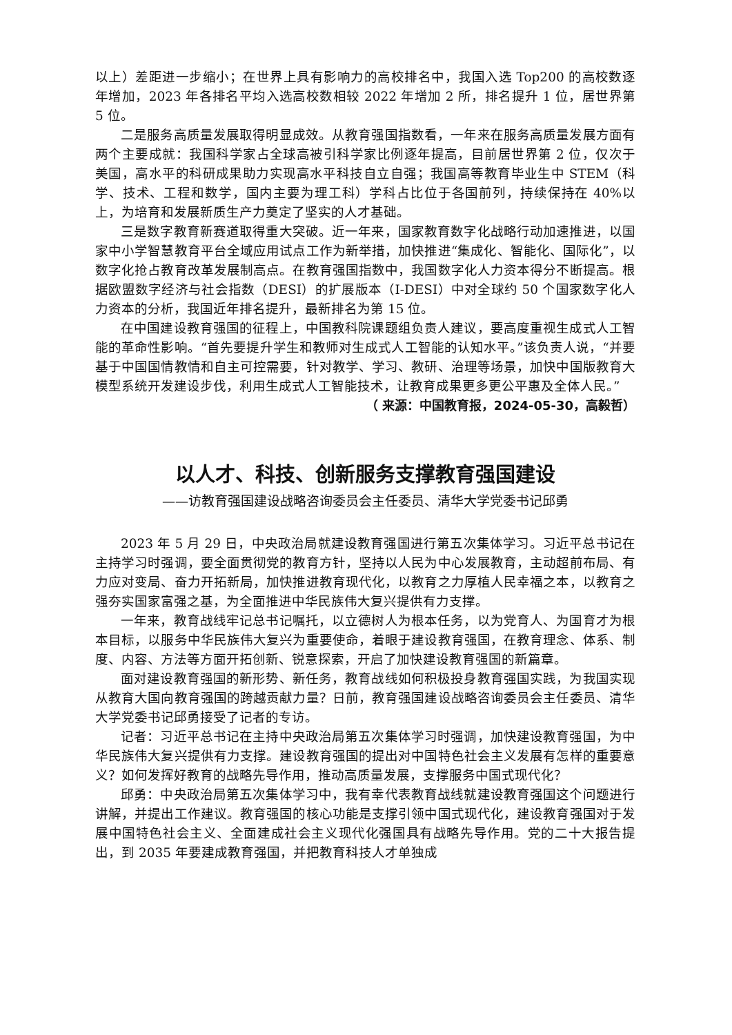以上）差距进一步缩小；在世界上具有影响力的高校排名中，我国入选 Top200 的高校数逐年增加，2023 年各排名平均入选高校数相较 2022 年增加 2 所，排名提升 1 位，居世界第 5 位。
二是服务高质量发展取得明显成效。从教育强国指数看，一年来在服务高质量发展方面有两个主要成就：我国科学家占全球高被引科学家比例逐年提高，目前居世界第 2 位，仅次于美国，高水平的科研成果助力实现高水平科技自立自强；我国高等教育毕业生中 STEM（科学、技术、工程和数学，国内主要为理工科）学科占比位于各国前列，持续保持在 40%以上，为培育和发展新质生产力奠定了坚实的人才基础。
三是数字教育新赛道取得重大突破。近一年来，国家教育数字化战略行动加速推进，以国家中小学智慧教育平台全域应用试点工作为新举措，加快推进“集成化、智能化、国际化”，以数字化抢占教育改革发展制高点。在教育强国指数中，我国数字化人力资本得分不断提高。根据欧盟数字经济与社会指数（DESI）的扩展版本（I-DESI）中对全球约 50 个国家数字化人力资本的分析，我国近年排名提升，最新排名为第 15 位。
在中国建设教育强国的征程上，中国教科院课题组负责人建议，要高度重视生成式人工智能的革命性影响。“首先要提升学生和教师对生成式人工智能的认知水平。”该负责人说，“并要基于中国国情教情和自主可控需要，针对教学、学习、教研、治理等场景，加快中国版教育大模型系统开发建设步伐，利用生成式人工智能技术，让教育成果更多更公平惠及全体人民。”
（ 来源：中国教育报，2024-05-30，高毅哲）
以人才、科技、创新服务支撑教育强国建设
——访教育强国建设战略咨询委员会主任委员、清华大学党委书记邱勇
2023 年 5 月 29 日，中央政治局就建设教育强国进行第五次集体学习。习近平总书记在主持学习时强调，要全面贯彻党的教育方针，坚持以人民为中心发展教育，主动超前布局、有力应对变局、奋力开拓新局，加快推进教育现代化，以教育之力厚植人民幸福之本，以教育之强夯实国家富强之基，为全面推进中华民族伟大复兴提供有力支撑。
一年来，教育战线牢记总书记嘱托，以立德树人为根本任务，以为党育人、为国育才为根本目标，以服务中华民族伟大复兴为重要使命，着眼于建设教育强国，在教育理念、体系、制度、内容、方法等方面开拓创新、锐意探索，开启了加快建设教育强国的新篇章。
面对建设教育强国的新形势、新任务，教育战线如何积极投身教育强国实践，为我国实现从教育大国向教育强国的跨越贡献力量？日前，教育强国建设战略咨询委员会主任委员、清华大学党委书记邱勇接受了记者的专访。
记者：习近平总书记在主持中央政治局第五次集体学习时强调，加快建设教育强国，为中华民族伟大复兴提供有力支撑。建设教育强国的提出对中国特色社会主义发展有怎样的重要意义？如何发挥好教育的战略先导作用，推动高质量发展，支撑服务中国式现代化？
邱勇：中央政治局第五次集体学习中，我有幸代表教育战线就建设教育强国这个问题进行讲解，并提出工作建议。教育强国的核心功能是支撑引领中国式现代化，建设教育强国对于发展中国特色社会主义、全面建成社会主义现代化强国具有战略先导作用。党的二十大报告提出，到 2035 年要建成教育强国，并把教育科技人才单独成